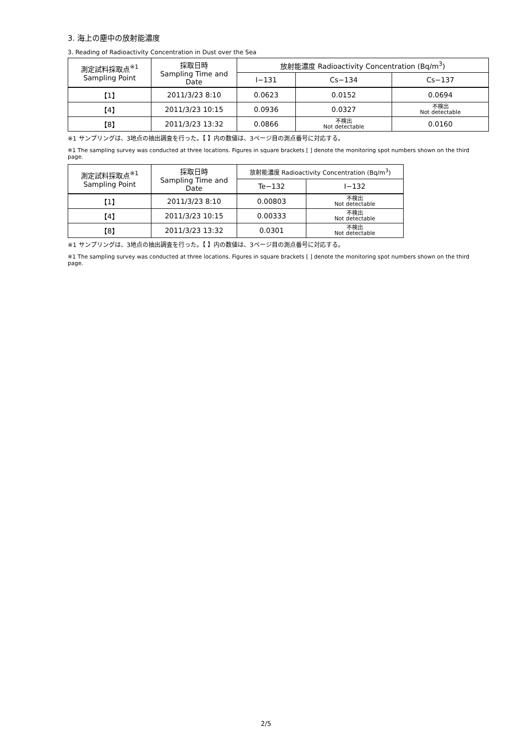3. 海上の塵中の放射能濃度
3. Reading of Radioactivity Concentration in Dust over the Sea
| 測定試料採取点<sup>※1</sup> Sampling Point | 採取日時 Sampling Time and Date | 放射能濃度 Radioactivity Concentration (Bq/m<sup>3</sup>) | | |
| --- | --- | --- | --- | --- |
| | | I−131 | Cs−134 | Cs−137 |
| 【1】 | 2011/3/23 8:10 | 0.0623 | 0.0152 | 0.0694 |
| 【4】 | 2011/3/23 10:15 | 0.0936 | 0.0327 | 不検出 Not detectable |
| 【8】 | 2011/3/23 13:32 | 0.0866 | 不検出 Not detectable | 0.0160 |
※1 サンプリングは、3地点の抽出調査を行った。【 】内の数値は、3ページ目の測点番号に対応する。
※1 The sampling survey was conducted at three locations. Figures in square brackets [ ] denote the monitoring spot numbers shown on the third page.
| 測定試料採取点<sup>※1</sup> Sampling Point | 採取日時 Sampling Time and Date | 放射能濃度 Radioactivity Concentration (Bq/m<sup>3</sup>) | |
| --- | --- | --- | --- |
| | | Te−132 | I−132 |
| 【1】 | 2011/3/23 8:10 | 0.00803 | 不検出 Not detectable |
| 【4】 | 2011/3/23 10:15 | 0.00333 | 不検出 Not detectable |
| 【8】 | 2011/3/23 13:32 | 0.0301 | 不検出 Not detectable |
※1 サンプリングは、3地点の抽出調査を行った。【 】内の数値は、3ページ目の測点番号に対応する。
※1 The sampling survey was conducted at three locations. Figures in square brackets [ ] denote the monitoring spot numbers shown on the third page.
2/5